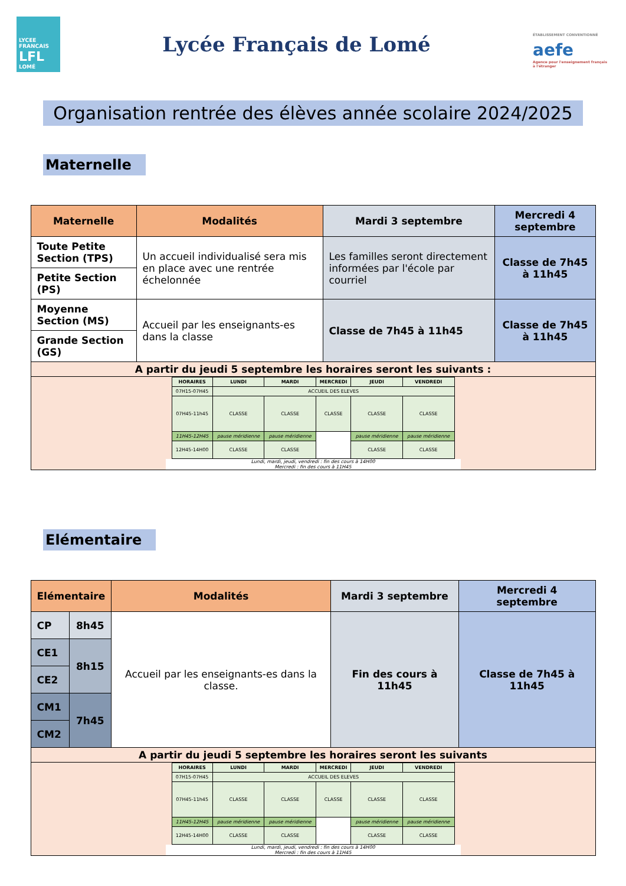LYCEE FRANCAIS
LFL
LOMÉ
Lycée Français de Lomé
ÉTABLISSEMENT CONVENTIONNÉ aefe
Agence pour l'enseignement français à l'étranger
Organisation rentrée des élèves année scolaire 2024/2025
Maternelle
| Maternelle | Modalités | Mardi 3 septembre | Mercredi 4 septembre |
| --- | --- | --- | --- |
| Toute Petite Section (TPS) | Un accueil individualisé sera mis en place avec une rentrée échelonnée | Les familles seront directement informées par l'école par courriel | Classe de 7h45 à 11h45 |
| Petite Section (PS) | | | |
| Moyenne Section (MS) | Accueil par les enseignants-es dans la classe | Classe de 7h45 à 11h45 | Classe de 7h45 à 11h45 |
| Grande Section (GS) | | | |
| A partir du jeudi 5 septembre les horaires seront les suivants : | | | |
| / HORAIRES / LUNDI / MARDI / MERCREDI / JEUDI / VENDREDI / / --- / --- / --- / --- / --- / --- / / 07H15-07H45 / ACCUEIL DES ELEVES / / / / / / 07H45-11h45 / CLASSE / CLASSE / CLASSE / CLASSE / CLASSE / / 11H45-12H45 / pause méridienne / pause méridienne / / pause méridienne / pause méridienne / / 12H45-14H00 / CLASSE / CLASSE / / CLASSE / CLASSE / Lundi, mardi, jeudi, vendredi : fin des cours à 14H00 Mercredi : fin des cours à 11H45 | | | |
Elémentaire
| Elémentaire | | Modalités | Mardi 3 septembre | Mercredi 4 septembre |
| --- | --- | --- | --- | --- |
| CP | 8h45 | Accueil par les enseignants-es dans la classe. | Fin des cours à 11h45 | Classe de 7h45 à 11h45 |
| CE1 | 8h15 | | | |
| CE2 | | | | |
| CM1 | 7h45 | | | |
| CM2 | | | | |
| A partir du jeudi 5 septembre les horaires seront les suivants | | | | |
| / HORAIRES / LUNDI / MARDI / MERCREDI / JEUDI / VENDREDI / / --- / --- / --- / --- / --- / --- / / 07H15-07H45 / ACCUEIL DES ELEVES / / / / / / 07H45-11h45 / CLASSE / CLASSE / CLASSE / CLASSE / CLASSE / / 11H45-12H45 / pause méridienne / pause méridienne / / pause méridienne / pause méridienne / / 12H45-14H00 / CLASSE / CLASSE / / CLASSE / CLASSE / Lundi, mardi, jeudi, vendredi : fin des cours à 14H00 Mercredi : fin des cours à 11H45 | | | | |